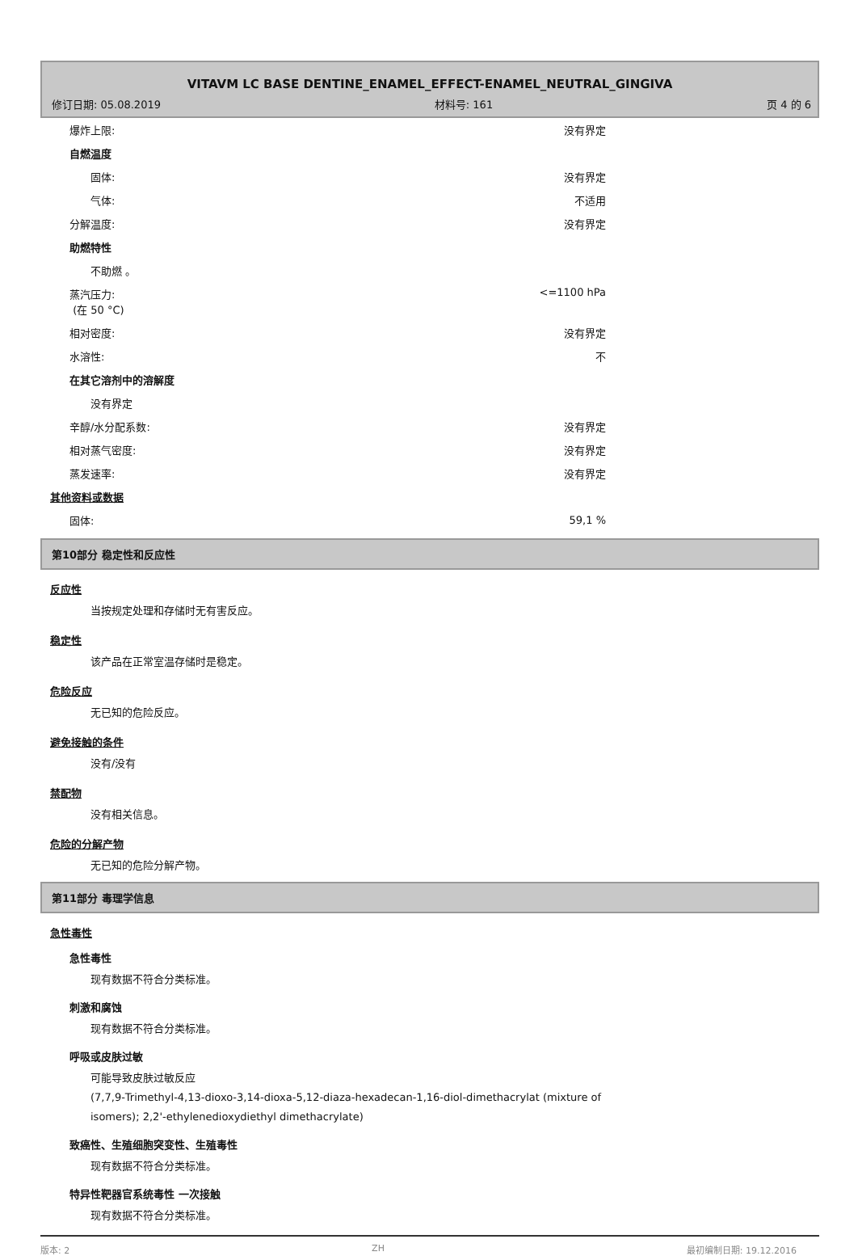VITAVM LC BASE DENTINE_ENAMEL_EFFECT-ENAMEL_NEUTRAL_GINGIVA
修订日期: 05.08.2019 材料号: 161 页 4 的 6
| 爆炸上限: | 没有界定 |
| 自燃温度 | |
| 固体: | 没有界定 |
| 气体: | 不适用 |
| 分解温度: | 没有界定 |
| 助燃特性 | |
| 不助燃 。 | |
| 蒸汽压力: (在 50 °C) | <=1100 hPa |
| 相对密度: | 没有界定 |
| 水溶性: | 不 |
| 在其它溶剂中的溶解度 | |
| 没有界定 | |
| 辛醇/水分配系数: | 没有界定 |
| 相对蒸气密度: | 没有界定 |
| 蒸发速率: | 没有界定 |
| 其他资料或数据 | |
| 固体: | 59,1 % |
第10部分 稳定性和反应性
反应性
当按规定处理和存储时无有害反应。
稳定性
该产品在正常室温存储时是稳定。
危险反应
无已知的危险反应。
避免接触的条件
没有/没有
禁配物
没有相关信息。
危险的分解产物
无已知的危险分解产物。
第11部分 毒理学信息
急性毒性
急性毒性
现有数据不符合分类标准。
刺激和腐蚀
现有数据不符合分类标准。
呼吸或皮肤过敏
可能导致皮肤过敏反应
(7,7,9-Trimethyl-4,13-dioxo-3,14-dioxa-5,12-diaza-hexadecan-1,16-diol-dimethacrylat (mixture of
isomers); 2,2'-ethylenedioxydiethyl dimethacrylate)
致癌性、生殖细胞突变性、生殖毒性
现有数据不符合分类标准。
特异性靶器官系统毒性 一次接触
现有数据不符合分类标准。
版本: 2 ZH 最初编制日期: 19.12.2016